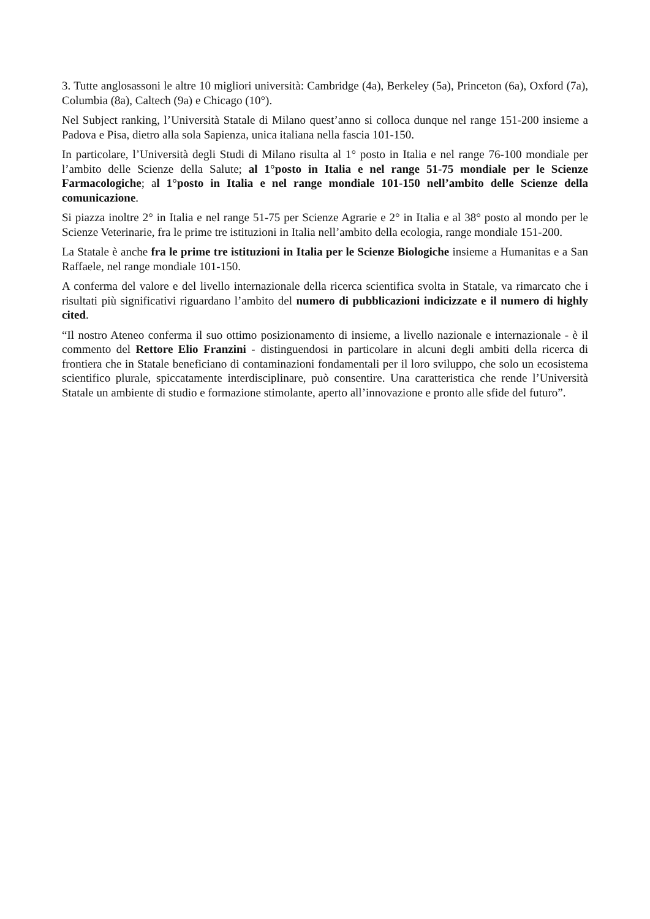3. Tutte anglosassoni le altre 10 migliori università: Cambridge (4a), Berkeley (5a), Princeton (6a), Oxford (7a), Columbia (8a), Caltech (9a) e Chicago (10°).
Nel Subject ranking, l’Università Statale di Milano quest’anno si colloca dunque nel range 151-200 insieme a Padova e Pisa, dietro alla sola Sapienza, unica italiana nella fascia 101-150.
In particolare, l’Università degli Studi di Milano risulta al 1° posto in Italia e nel range 76-100 mondiale per l’ambito delle Scienze della Salute; al 1°posto in Italia e nel range 51-75 mondiale per le Scienze Farmacologiche; al 1°posto in Italia e nel range mondiale 101-150 nell’ambito delle Scienze della comunicazione.
Si piazza inoltre 2° in Italia e nel range 51-75 per Scienze Agrarie e 2° in Italia e al 38° posto al mondo per le Scienze Veterinarie, fra le prime tre istituzioni in Italia nell’ambito della ecologia, range mondiale 151-200.
La Statale è anche fra le prime tre istituzioni in Italia per le Scienze Biologiche insieme a Humanitas e a San Raffaele, nel range mondiale 101-150.
A conferma del valore e del livello internazionale della ricerca scientifica svolta in Statale, va rimarcato che i risultati più significativi riguardano l’ambito del numero di pubblicazioni indicizzate e il numero di highly cited.
“Il nostro Ateneo conferma il suo ottimo posizionamento di insieme, a livello nazionale e internazionale - è il commento del Rettore Elio Franzini - distinguendosi in particolare in alcuni degli ambiti della ricerca di frontiera che in Statale beneficiano di contaminazioni fondamentali per il loro sviluppo, che solo un ecosistema scientifico plurale, spiccatamente interdisciplinare, può consentire. Una caratteristica che rende l’Università Statale un ambiente di studio e formazione stimolante, aperto all’innovazione e pronto alle sfide del futuro”.